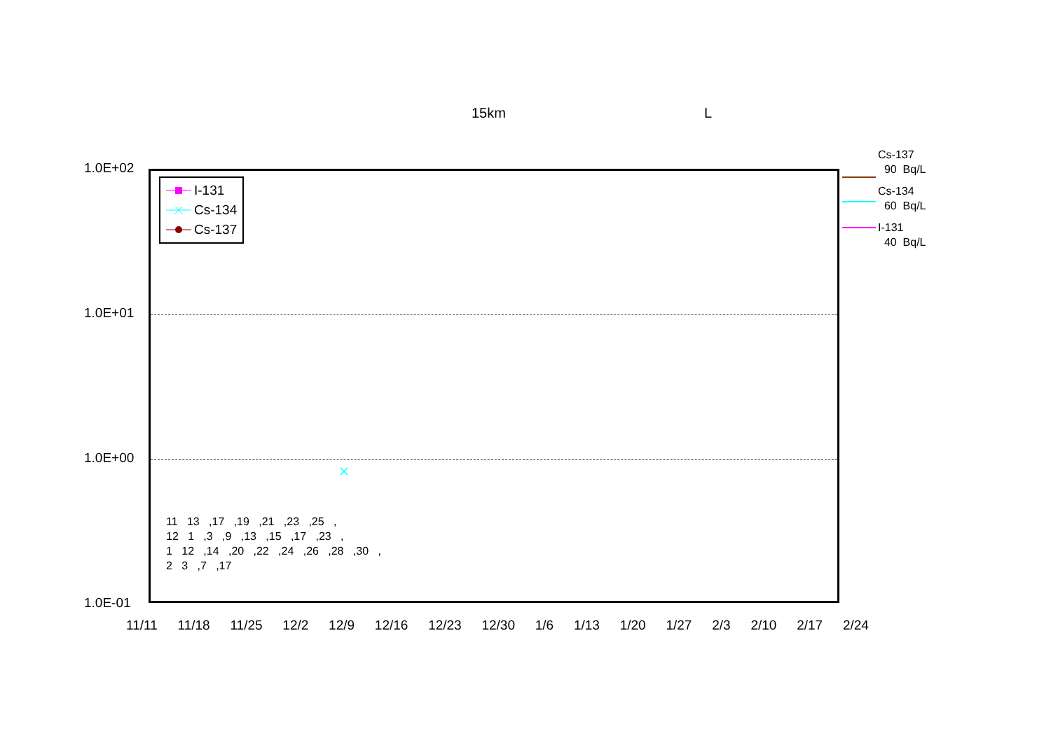15km L
1.0E+02
1.0E+01
1.0E+00
1.0E-01
I-131
Cs-134
Cs-137
11 13 ,17 ,19 ,21 ,23 ,25 , 12 1 ,3 ,9 ,13 ,15 ,17 ,23 , 1 12 ,14 ,20 ,22 ,24 ,26 ,28 ,30 , 2 3 ,7 ,17
11/11 11/18 11/25 12/2 12/9 12/16 12/23 12/30 1/6 1/13 1/20 1/27 2/3 2/10 2/17 2/24
Cs-137 90 Bq/L
Cs-134 60 Bq/L
I-131 40 Bq/L